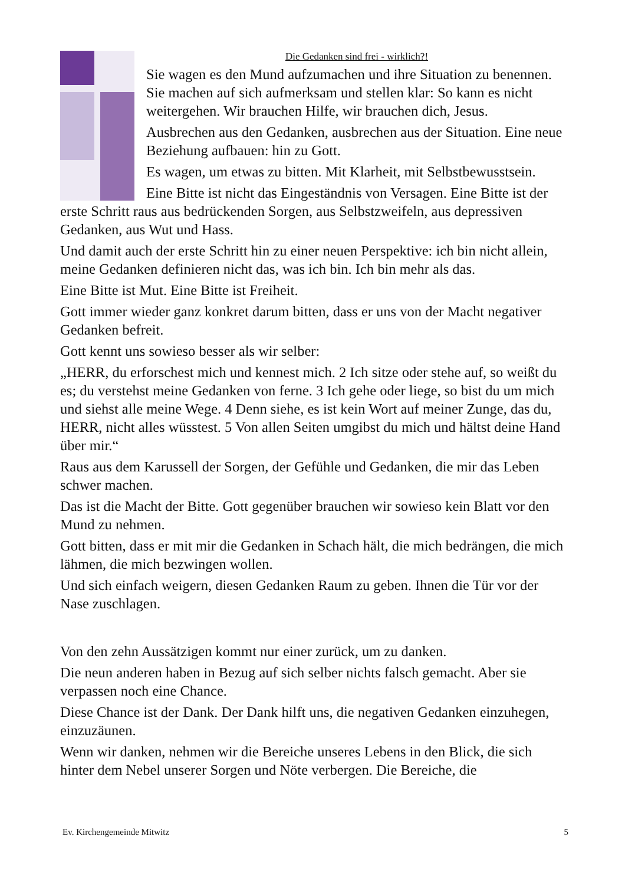Die Gedanken sind frei - wirklich?!
Sie wagen es den Mund aufzumachen und ihre Situation zu benennen. Sie machen auf sich aufmerksam und stellen klar: So kann es nicht weitergehen. Wir brauchen Hilfe, wir brauchen dich, Jesus.
Ausbrechen aus den Gedanken, ausbrechen aus der Situation. Eine neue Beziehung aufbauen: hin zu Gott.
Es wagen, um etwas zu bitten. Mit Klarheit, mit Selbstbewusstsein.
Eine Bitte ist nicht das Eingeständnis von Versagen. Eine Bitte ist der erste Schritt raus aus bedrückenden Sorgen, aus Selbstzweifeln, aus depressiven Gedanken, aus Wut und Hass.
Und damit auch der erste Schritt hin zu einer neuen Perspektive: ich bin nicht allein, meine Gedanken definieren nicht das, was ich bin. Ich bin mehr als das.
Eine Bitte ist Mut. Eine Bitte ist Freiheit.
Gott immer wieder ganz konkret darum bitten, dass er uns von der Macht negativer Gedanken befreit.
Gott kennt uns sowieso besser als wir selber:
„HERR, du erforschest mich und kennest mich. 2 Ich sitze oder stehe auf, so weißt du es; du verstehst meine Gedanken von ferne. 3 Ich gehe oder liege, so bist du um mich und siehst alle meine Wege. 4 Denn siehe, es ist kein Wort auf meiner Zunge, das du, HERR, nicht alles wüsstest. 5 Von allen Seiten umgibst du mich und hältst deine Hand über mir.“
Raus aus dem Karussell der Sorgen, der Gefühle und Gedanken, die mir das Leben schwer machen.
Das ist die Macht der Bitte. Gott gegenüber brauchen wir sowieso kein Blatt vor den Mund zu nehmen.
Gott bitten, dass er mit mir die Gedanken in Schach hält, die mich bedrängen, die mich lähmen, die mich bezwingen wollen.
Und sich einfach weigern, diesen Gedanken Raum zu geben. Ihnen die Tür vor der Nase zuschlagen.
Von den zehn Aussätzigen kommt nur einer zurück, um zu danken.
Die neun anderen haben in Bezug auf sich selber nichts falsch gemacht. Aber sie verpassen noch eine Chance.
Diese Chance ist der Dank. Der Dank hilft uns, die negativen Gedanken einzuhegen, einzuzäunen.
Wenn wir danken, nehmen wir die Bereiche unseres Lebens in den Blick, die sich hinter dem Nebel unserer Sorgen und Nöte verbergen. Die Bereiche, die
Ev. Kirchengemeinde Mitwitz 5